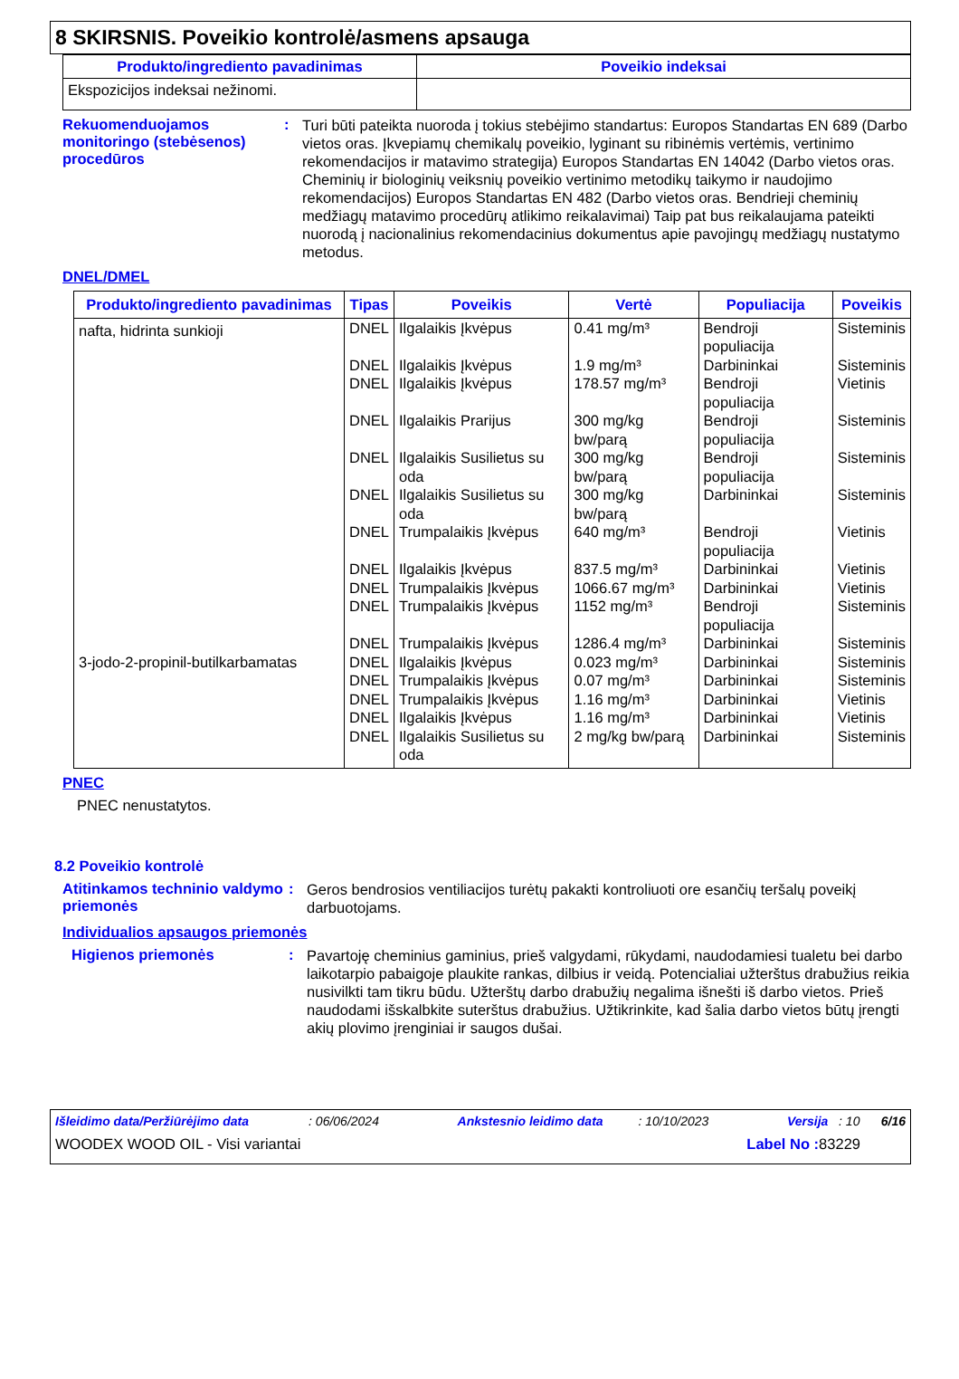8 SKIRSNIS. Poveikio kontrolė/asmens apsauga
| Produkto/ingrediento pavadinimas | Poveikio indeksai |
| --- | --- |
| Ekspozicijos indeksai nežinomi. | |
Rekuomenduojamos monitoringo (stebėsenos) procedūros
:
Turi būti pateikta nuoroda į tokius stebėjimo standartus: Europos Standartas EN 689 (Darbo vietos oras. Įkvepiamų chemikalų poveikio, lyginant su ribinėmis vertėmis, vertinimo rekomendacijos ir matavimo strategija) Europos Standartas EN 14042 (Darbo vietos oras. Cheminių ir biologinių veiksnių poveikio vertinimo metodikų taikymo ir naudojimo rekomendacijos) Europos Standartas EN 482 (Darbo vietos oras. Bendrieji cheminių medžiagų matavimo procedūrų atlikimo reikalavimai) Taip pat bus reikalaujama pateikti nuorodą į nacionalinius rekomendacinius dokumentus apie pavojingų medžiagų nustatymo metodus.
DNEL/DMEL
| Produkto/ingrediento pavadinimas | Tipas | Poveikis | Vertė | Populiacija | Poveikis |
| --- | --- | --- | --- | --- | --- |
| nafta, hidrinta sunkioji | DNEL | Ilgalaikis Įkvėpus | 0.41 mg/m³ | Bendroji populiacija | Sisteminis |
| | DNEL | Ilgalaikis Įkvėpus | 1.9 mg/m³ | Darbininkai | Sisteminis |
| | DNEL | Ilgalaikis Įkvėpus | 178.57 mg/m³ | Bendroji populiacija | Vietinis |
| | DNEL | Ilgalaikis Prarijus | 300 mg/kg bw/parą | Bendroji populiacija | Sisteminis |
| | DNEL | Ilgalaikis Susilietus su oda | 300 mg/kg bw/parą | Bendroji populiacija | Sisteminis |
| | DNEL | Ilgalaikis Susilietus su oda | 300 mg/kg bw/parą | Darbininkai | Sisteminis |
| | DNEL | Trumpalaikis Įkvėpus | 640 mg/m³ | Bendroji populiacija | Vietinis |
| | DNEL | Ilgalaikis Įkvėpus | 837.5 mg/m³ | Darbininkai | Vietinis |
| | DNEL | Trumpalaikis Įkvėpus | 1066.67 mg/m³ | Darbininkai | Vietinis |
| | DNEL | Trumpalaikis Įkvėpus | 1152 mg/m³ | Bendroji populiacija | Sisteminis |
| | DNEL | Trumpalaikis Įkvėpus | 1286.4 mg/m³ | Darbininkai | Sisteminis |
| 3-jodo-2-propinil-butilkarbamatas | DNEL | Ilgalaikis Įkvėpus | 0.023 mg/m³ | Darbininkai | Sisteminis |
| | DNEL | Trumpalaikis Įkvėpus | 0.07 mg/m³ | Darbininkai | Sisteminis |
| | DNEL | Trumpalaikis Įkvėpus | 1.16 mg/m³ | Darbininkai | Vietinis |
| | DNEL | Ilgalaikis Įkvėpus | 1.16 mg/m³ | Darbininkai | Vietinis |
| | DNEL | Ilgalaikis Susilietus su oda | 2 mg/kg bw/parą | Darbininkai | Sisteminis |
PNEC
PNEC nenustatytos.
8.2 Poveikio kontrolė
Atitinkamos techninio valdymo priemonės
:
Geros bendrosios ventiliacijos turėtų pakakti kontroliuoti ore esančių teršalų poveikį darbuotojams.
Individualios apsaugos priemonės
Higienos priemonės :
Pavartoję cheminius gaminius, prieš valgydami, rūkydami, naudodamiesi tualetu bei darbo laikotarpio pabaigoje plaukite rankas, dilbius ir veidą. Potencialiai užterštus drabužius reikia nusivilkti tam tikru būdu. Užterštų darbo drabužių negalima išnešti iš darbo vietos. Prieš naudodami išskalbkite suterštus drabužius. Užtikrinkite, kad šalia darbo vietos būtų įrengti akių plovimo įrenginiai ir saugos dušai.
Išleidimo data/Peržiūrėjimo data : 06/06/2024 Ankstesnio leidimo data : 10/10/2023 Versija : 10 6/16
WOODEX WOOD OIL - Visi variantai Label No : 83229